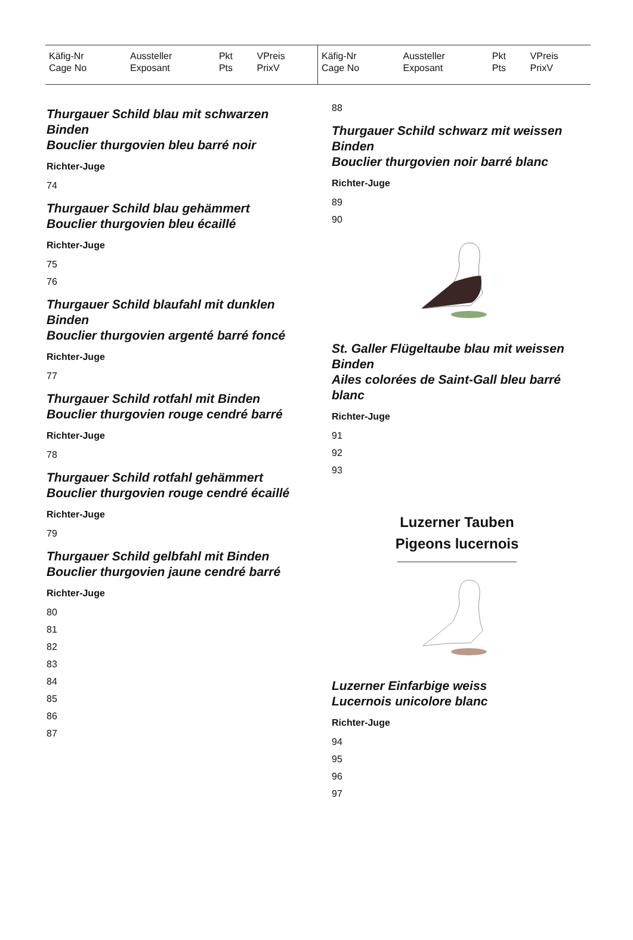| Käfig-Nr Cage No | Aussteller Exposant | Pkt Pts | VPreis PrixV |
| --- | --- | --- | --- |
| Käfig-Nr Cage No | Aussteller Exposant | Pkt Pts | VPreis PrixV |
| --- | --- | --- | --- |
Thurgauer Schild blau mit schwarzen Binden
Bouclier thurgovien bleu barré noir
Richter-Juge
74
Thurgauer Schild blau gehämmert
Bouclier thurgovien bleu écaillé
Richter-Juge
75
76
Thurgauer Schild blaufahl mit dunklen Binden
Bouclier thurgovien argenté barré foncé
Richter-Juge
77
Thurgauer Schild rotfahl mit Binden
Bouclier thurgovien rouge cendré barré
Richter-Juge
78
Thurgauer Schild rotfahl gehämmert
Bouclier thurgovien rouge cendré écaillé
Richter-Juge
79
Thurgauer Schild gelbfahl mit Binden
Bouclier thurgovien jaune cendré barré
Richter-Juge
80
81
82
83
84
85
86
87
88
Thurgauer Schild schwarz mit weissen Binden
Bouclier thurgovien noir barré blanc
Richter-Juge
89
90
St. Galler Flügeltaube blau mit weissen Binden
Ailes colorées de Saint-Gall bleu barré blanc
Richter-Juge
91
92
93
Luzerner Tauben
Pigeons lucernois
Luzerner Einfarbige weiss
Lucernois unicolore blanc
Richter-Juge
94
95
96
97